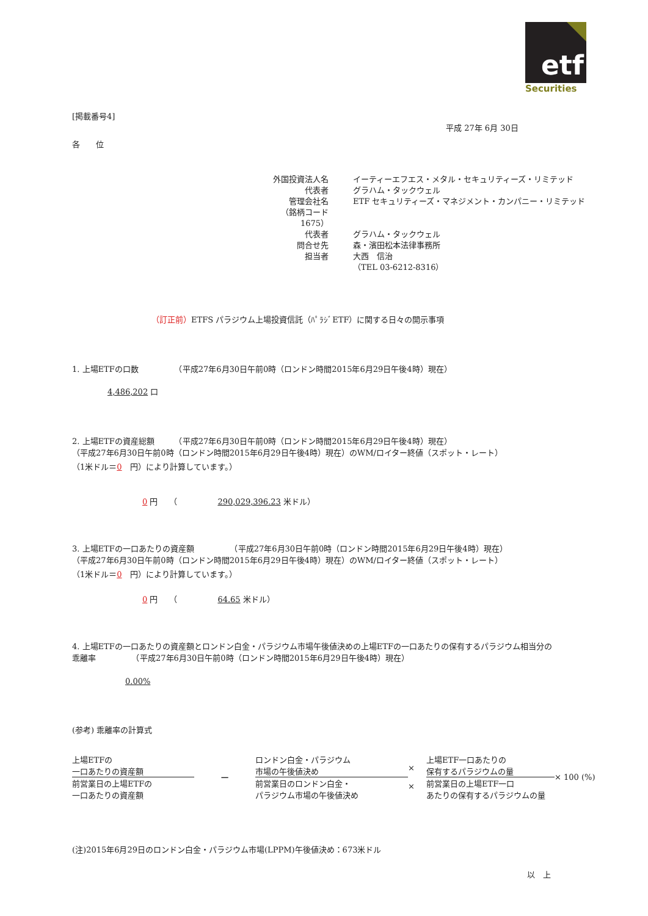etf
Securities
[掲載番号4]
平成 27年 6月 30日
各　　位
外国投資法人名
イーティーエフエス・メタル・セキュリティーズ・リミテッド
代表者
グラハム・タックウェル
管理会社名
ETF セキュリティーズ・マネジメント・カンパニー・リミテッド
（銘柄コード　1675）
代表者
グラハム・タックウェル
問合せ先
森・濱田松本法律事務所
担当者
大西　信治
（TEL 03-6212-8316）
（訂正前）ETFS パラジウム上場投資信託（ﾊﾟﾗｼﾞETF）に関する日々の開示事項
1. 上場ETFの口数　　　　　（平成27年6月30日午前0時（ロンドン時間2015年6月29日午後4時）現在）
4,486,202 口
2. 上場ETFの資産総額　　　（平成27年6月30日午前0時（ロンドン時間2015年6月29日午後4時）現在）
（平成27年6月30日午前0時（ロンドン時間2015年6月29日午後4時）現在）のWM/ロイター終値（スポット・レート）
（1米ドル＝0　円）により計算しています。）
0 円　　（　　　　　290,029,396.23 米ドル）
3. 上場ETFの一口あたりの資産額　　　　　（平成27年6月30日午前0時（ロンドン時間2015年6月29日午後4時）現在）
（平成27年6月30日午前0時（ロンドン時間2015年6月29日午後4時）現在）のWM/ロイター終値（スポット・レート）
（1米ドル＝0　円）により計算しています。）
0 円　　（　　　　　64.65 米ドル）
4. 上場ETFの一口あたりの資産額とロンドン白金・パラジウム市場午後値決めの上場ETFの一口あたりの保有するパラジウム相当分の
乖離率　　　　　（平成27年6月30日午前0時（ロンドン時間2015年6月29日午後4時）現在）
0.00%
(参考) 乖離率の計算式
上場ETFの
一口あたりの資産額
前営業日の上場ETFの
一口あたりの資産額
−
ロンドン白金・パラジウム
市場の午後値決め
前営業日のロンドン白金・
パラジウム市場の午後値決め
×
×
上場ETF一口あたりの
保有するパラジウムの量
前営業日の上場ETF一口
あたりの保有するパラジウムの量
× 100 (%)
(注)2015年6月29日のロンドン白金・パラジウム市場(LPPM)午後値決め：673米ドル
以　上